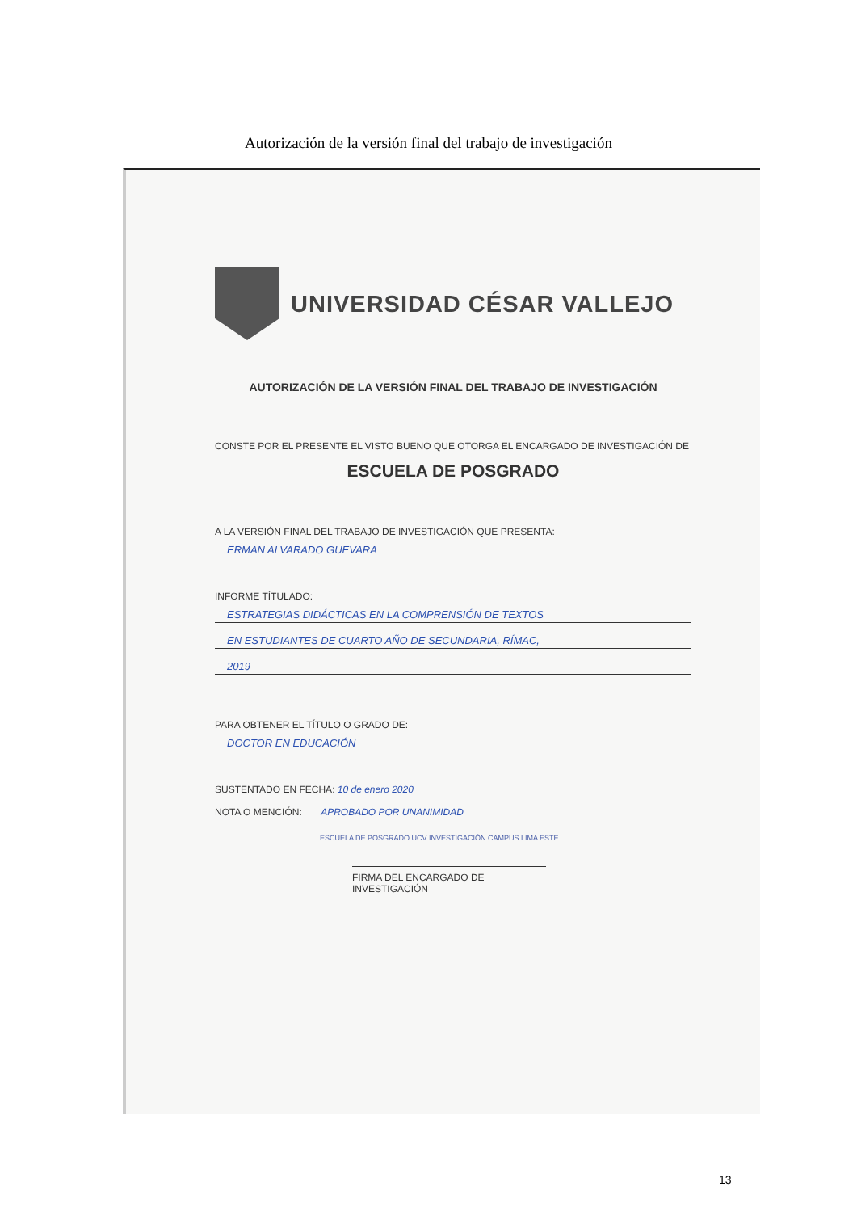Autorización de la versión final del trabajo de investigación
UNIVERSIDAD CÉSAR VALLEJO
AUTORIZACIÓN DE LA VERSIÓN FINAL DEL TRABAJO DE INVESTIGACIÓN
CONSTE POR EL PRESENTE EL VISTO BUENO QUE OTORGA EL ENCARGADO DE INVESTIGACIÓN DE
ESCUELA DE POSGRADO
A LA VERSIÓN FINAL DEL TRABAJO DE INVESTIGACIÓN QUE PRESENTA:
ERMAN ALVARADO GUEVARA
INFORME TÍTULADO:
ESTRATEGIAS DIDÁCTICAS EN LA COMPRENSIÓN DE TEXTOS
EN ESTUDIANTES DE CUARTO AÑO DE SECUNDARIA, RÍMAC,
2019
PARA OBTENER EL TÍTULO O GRADO DE:
DOCTOR EN EDUCACIÓN
SUSTENTADO EN FECHA: 10 de enero 2020
NOTA O MENCIÓN: APROBADO POR UNANIMIDAD
ESCUELA DE POSGRADO UCV INVESTIGACIÓN CAMPUS LIMA ESTE
FIRMA DEL ENCARGADO DE INVESTIGACIÓN
13